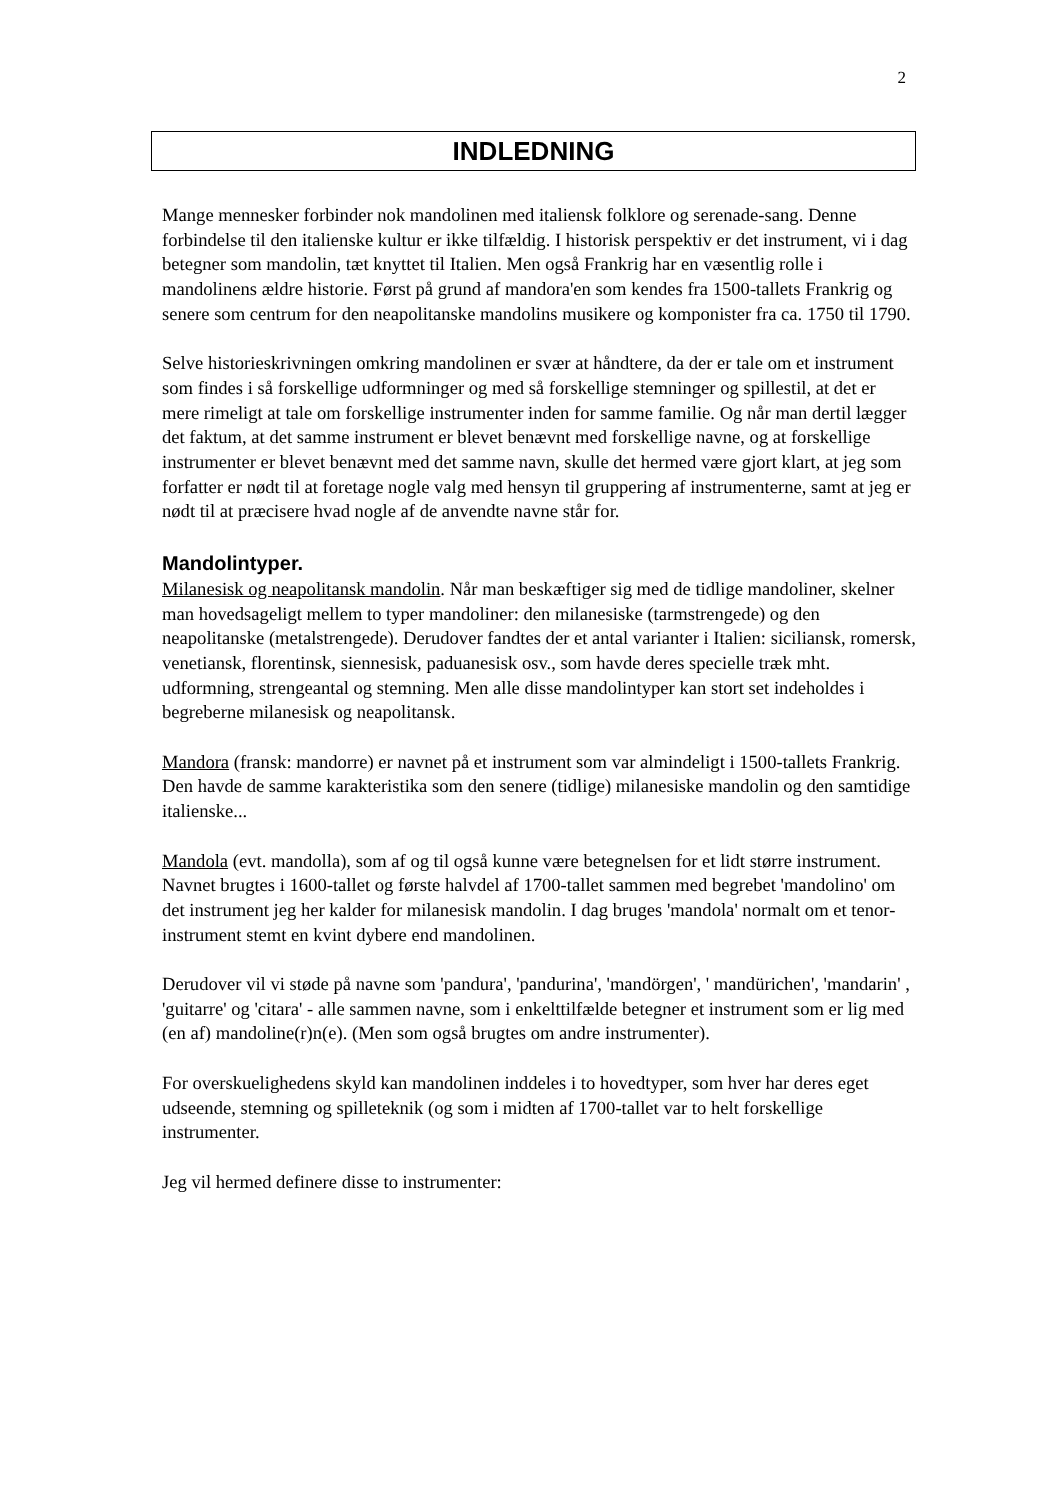2
INDLEDNING
Mange mennesker forbinder nok mandolinen med italiensk folklore og serenade-sang. Denne forbindelse til den italienske kultur er ikke tilfældig. I historisk perspektiv er det instrument, vi i dag betegner som mandolin, tæt knyttet til Italien. Men også Frankrig har en væsentlig rolle i mandolinens ældre historie. Først på grund af mandora'en som kendes fra 1500-tallets Frankrig og senere som centrum for den neapolitanske mandolins musikere og komponister fra ca. 1750 til 1790.
Selve historieskrivningen omkring mandolinen er svær at håndtere, da der er tale om et instrument som findes i så forskellige udformninger og med så forskellige stemninger og spillestil, at det er mere rimeligt at tale om forskellige instrumenter inden for samme familie. Og når man dertil lægger det faktum, at det samme instrument er blevet benævnt med forskellige navne, og at forskellige instrumenter er blevet benævnt med det samme navn, skulle det hermed være gjort klart, at jeg som forfatter er nødt til at foretage nogle valg med hensyn til gruppering af instrumenterne, samt at jeg er nødt til at præcisere hvad nogle af de anvendte navne står for.
Mandolintyper.
Milanesisk og neapolitansk mandolin. Når man beskæftiger sig med de tidlige mandoliner, skelner man hovedsageligt mellem to typer mandoliner: den milanesiske (tarmstrengede) og den neapolitanske (metalstrengede). Derudover fandtes der et antal varianter i Italien: siciliansk, romersk, venetiansk, florentinsk, siennesisk, paduanesisk osv., som havde deres specielle træk mht. udformning, strengeantal og stemning. Men alle disse mandolintyper kan stort set indeholdes i begreberne milanesisk og neapolitansk.
Mandora (fransk: mandorre) er navnet på et instrument som var almindeligt i 1500-tallets Frankrig. Den havde de samme karakteristika som den senere (tidlige) milanesiske mandolin og den samtidige italienske...
Mandola (evt. mandolla), som af og til også kunne være betegnelsen for et lidt større instrument. Navnet brugtes i 1600-tallet og første halvdel af 1700-tallet sammen med begrebet 'mandolino' om det instrument jeg her kalder for milanesisk mandolin. I dag bruges 'mandola' normalt om et tenor-instrument stemt en kvint dybere end mandolinen.
Derudover vil vi støde på navne som 'pandura', 'pandurina', 'mandörgen', ' mandürichen', 'mandarin' , 'guitarre' og 'citara' - alle sammen navne, som i enkelttilfælde betegner et instrument som er lig med (en af) mandoline(r)n(e). (Men som også brugtes om andre instrumenter).
For overskuelighedens skyld kan mandolinen inddeles i to hovedtyper, som hver har deres eget udseende, stemning og spilleteknik (og som i midten af 1700-tallet var to helt forskellige instrumenter.
Jeg vil hermed definere disse to instrumenter: